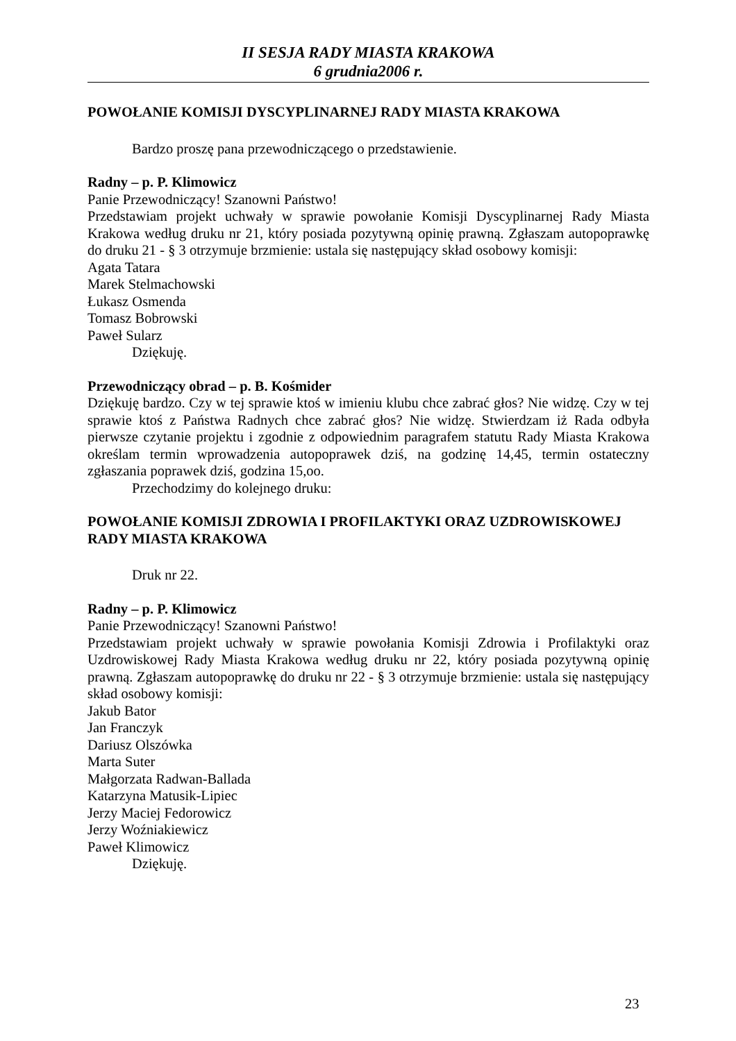II SESJA RADY MIASTA KRAKOWA
6 grudnia2006 r.
POWOŁANIE KOMISJI DYSCYPLINARNEJ RADY MIASTA KRAKOWA
Bardzo proszę pana przewodniczącego o przedstawienie.
Radny – p. P. Klimowicz
Panie Przewodniczący! Szanowni Państwo!
Przedstawiam projekt uchwały w sprawie powołanie Komisji Dyscyplinarnej Rady Miasta Krakowa według druku nr 21, który posiada pozytywną opinię prawną. Zgłaszam autopoprawkę do druku 21 - § 3 otrzymuje brzmienie: ustala się następujący skład osobowy komisji:
Agata Tatara
Marek Stelmachowski
Łukasz Osmenda
Tomasz Bobrowski
Paweł Sularz
Dziękuję.
Przewodniczący obrad – p. B. Kośmider
Dziękuję bardzo. Czy w tej sprawie ktoś w imieniu klubu chce zabrać głos? Nie widzę. Czy w tej sprawie ktoś z Państwa Radnych chce zabrać głos? Nie widzę. Stwierdzam iż Rada odbyła pierwsze czytanie projektu i zgodnie z odpowiednim paragrafem statutu Rady Miasta Krakowa określam termin wprowadzenia autopoprawek dziś, na godzinę 14,45, termin ostateczny zgłaszania poprawek dziś, godzina 15,oo.
Przechodzimy do kolejnego druku:
POWOŁANIE KOMISJI ZDROWIA I PROFILAKTYKI ORAZ UZDROWISKOWEJ RADY MIASTA KRAKOWA
Druk nr 22.
Radny – p. P. Klimowicz
Panie Przewodniczący! Szanowni Państwo!
Przedstawiam projekt uchwały w sprawie powołania Komisji Zdrowia i Profilaktyki oraz Uzdrowiskowej Rady Miasta Krakowa według druku nr 22, który posiada pozytywną opinię prawną. Zgłaszam autopoprawkę do druku nr 22 - § 3 otrzymuje brzmienie: ustala się następujący skład osobowy komisji:
Jakub Bator
Jan Franczyk
Dariusz Olszówka
Marta Suter
Małgorzata Radwan-Ballada
Katarzyna Matusik-Lipiec
Jerzy Maciej Fedorowicz
Jerzy Woźniakiewicz
Paweł Klimowicz
Dziękuję.
23